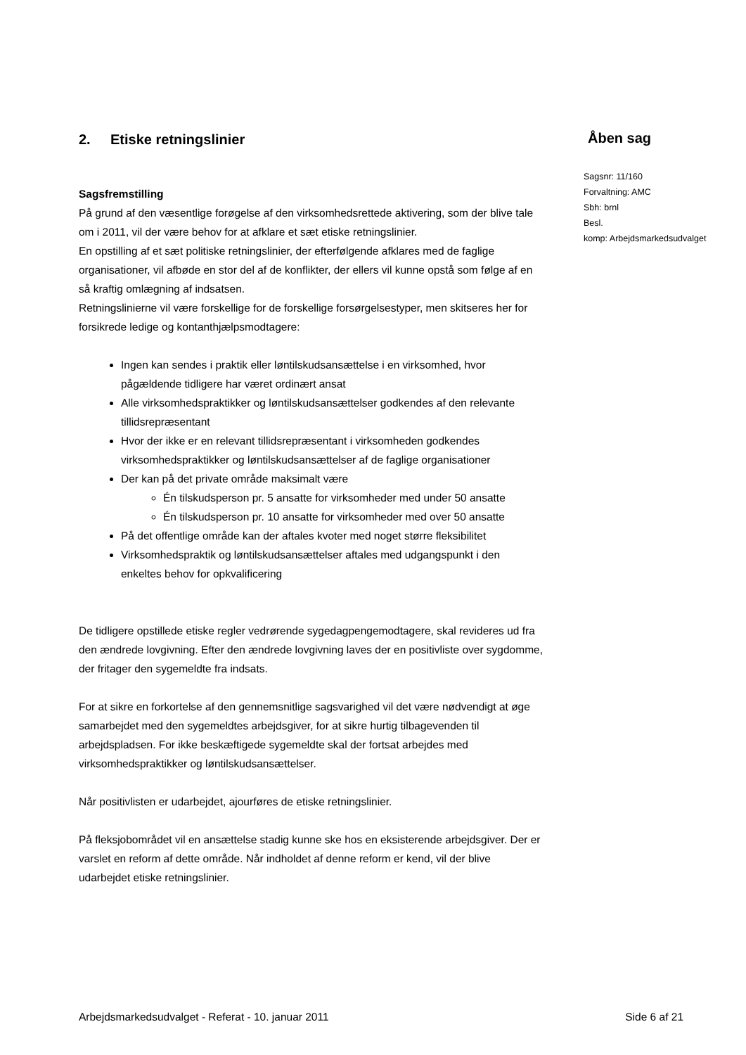2. Etiske retningslinier
Sagsfremstilling
På grund af den væsentlige forøgelse af den virksomhedsrettede aktivering, som der blive tale om i 2011, vil der være behov for at afklare et sæt etiske retningslinier.
En opstilling af et sæt politiske retningslinier, der efterfølgende afklares med de faglige organisationer, vil afbøde en stor del af de konflikter, der ellers vil kunne opstå som følge af en så kraftig omlægning af indsatsen.
Retningslinierne vil være forskellige for de forskellige forsørgelsestyper, men skitseres her for forsikrede ledige og kontanthjælpsmodtagere:
Ingen kan sendes i praktik eller løntilskudsansættelse i en virksomhed, hvor pågældende tidligere har været ordinært ansat
Alle virksomhedspraktikker og løntilskudsansættelser godkendes af den relevante tillidsrepræsentant
Hvor der ikke er en relevant tillidsrepræsentant i virksomheden godkendes virksomhedspraktikker og løntilskudsansættelser af de faglige organisationer
Der kan på det private område maksimalt være
Én tilskudsperson pr. 5 ansatte for virksomheder med under 50 ansatte
Én tilskudsperson pr. 10 ansatte for virksomheder med over 50 ansatte
På det offentlige område kan der aftales kvoter med noget større fleksibilitet
Virksomhedspraktik og løntilskudsansættelser aftales med udgangspunkt i den enkeltes behov for opkvalificering
De tidligere opstillede etiske regler vedrørende sygedagpengemodtagere, skal revideres ud fra den ændrede lovgivning. Efter den ændrede lovgivning laves der en positivliste over sygdomme, der fritager den sygemeldte fra indsats.
For at sikre en forkortelse af den gennemsnitlige sagsvarighed vil det være nødvendigt at øge samarbejdet med den sygemeldtes arbejdsgiver, for at sikre hurtig tilbagevenden til arbejdspladsen. For ikke beskæftigede sygemeldte skal der fortsat arbejdes med virksomhedspraktikker og løntilskudsansættelser.
Når positivlisten er udarbejdet, ajourføres de etiske retningslinier.
På fleksjobområdet vil en ansættelse stadig kunne ske hos en eksisterende arbejdsgiver. Der er varslet en reform af dette område. Når indholdet af denne reform er kend, vil der blive udarbejdet etiske retningslinier.
Åben sag
Sagsnr: 11/160
Forvaltning: AMC
Sbh: brnl
Besl.
komp: Arbejdsmarkedsudvalget
Arbejdsmarkedsudvalget - Referat - 10. januar 2011 Side 6 af 21